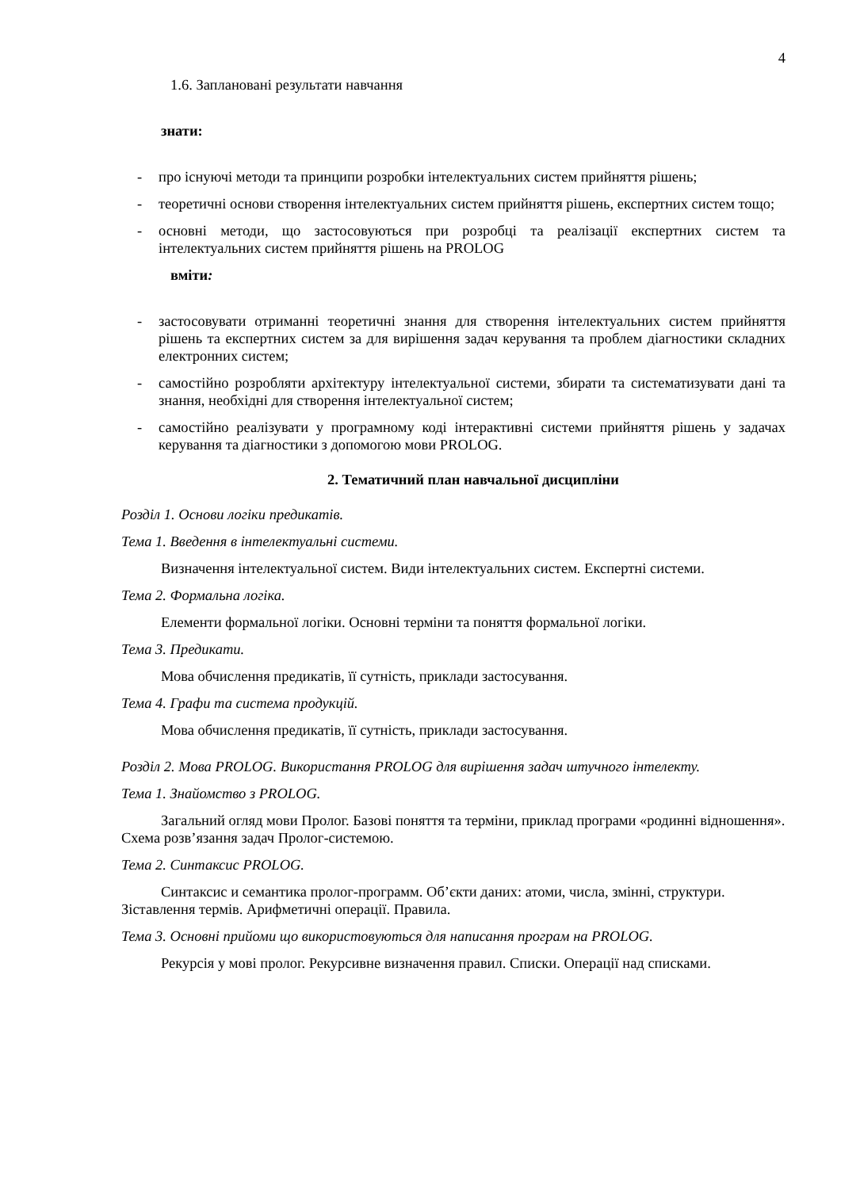4
1.6. Заплановані результати навчання
знати:
- про існуючі методи та принципи розробки інтелектуальних систем прийняття рішень;
- теоретичні основи створення інтелектуальних систем прийняття рішень, експертних систем тощо;
- основні методи, що застосовуються при розробці та реалізації експертних систем та інтелектуальних систем прийняття рішень на PROLOG
вміти:
- застосовувати отриманні теоретичні знання для створення інтелектуальних систем прийняття рішень та експертних систем за для вирішення задач керування та проблем діагностики складних електронних систем;
- самостійно розробляти архітектуру інтелектуальної системи, збирати та систематизувати дані та знання, необхідні для створення інтелектуальної систем;
- самостійно реалізувати у програмному коді інтерактивні системи прийняття рішень у задачах керування та діагностики з допомогою мови PROLOG.
2. Тематичний план навчальної дисципліни
Розділ 1. Основи логіки предикатів.
Тема 1. Введення в інтелектуальні системи.
Визначення інтелектуальної систем. Види інтелектуальних систем. Експертні системи.
Тема 2. Формальна логіка.
Елементи формальної логіки. Основні терміни та поняття формальної логіки.
Тема 3. Предикати.
Мова обчислення предикатів, її сутність, приклади застосування.
Тема 4. Графи та система продукцій.
Мова обчислення предикатів, її сутність, приклади застосування.
Розділ 2. Мова PROLOG. Використання PROLOG для вирішення задач штучного інтелекту.
Тема 1. Знайомство з PROLOG.
Загальний огляд мови Пролог. Базові поняття та терміни, приклад програми «родинні відношення». Схема розв’язання задач Пролог-системою.
Тема 2. Синтаксис PROLOG.
Синтаксис и семантика пролог-программ. Об’єкти даних: атоми, числа, змінні, структури. Зіставлення термів. Арифметичні операції. Правила.
Тема 3. Основні прийоми що використовуються для написання програм на PROLOG.
Рекурсія у мові пролог. Рекурсивне визначення правил. Списки. Операції над списками.